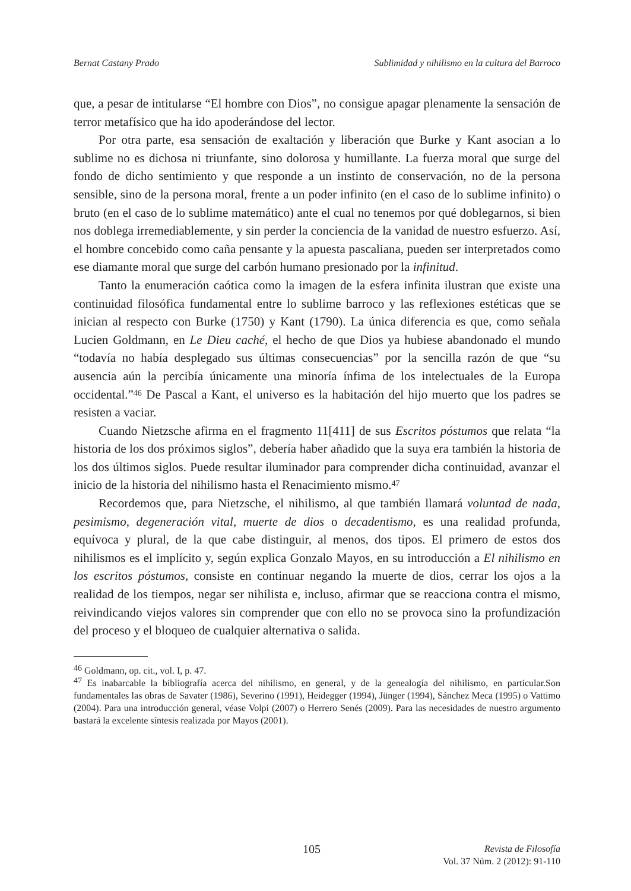Bernat Castany Prado Sublimidad y nihilismo en la cultura del Barroco
que, a pesar de intitularse “El hombre con Dios”, no consigue apagar plenamente la sensación de terror metafísico que ha ido apoderándose del lector.
Por otra parte, esa sensación de exaltación y liberación que Burke y Kant asocian a lo sublime no es dichosa ni triunfante, sino dolorosa y humillante. La fuerza moral que surge del fondo de dicho sentimiento y que responde a un instinto de conservación, no de la persona sensible, sino de la persona moral, frente a un poder infinito (en el caso de lo sublime infinito) o bruto (en el caso de lo sublime matemático) ante el cual no tenemos por qué doblegarnos, si bien nos doblega irremediablemente, y sin perder la conciencia de la vanidad de nuestro esfuerzo. Así, el hombre concebido como caña pensante y la apuesta pascaliana, pueden ser interpretados como ese diamante moral que surge del carbón humano presionado por la infinitud.
Tanto la enumeración caótica como la imagen de la esfera infinita ilustran que existe una continuidad filosófica fundamental entre lo sublime barroco y las reflexiones estéticas que se inician al respecto con Burke (1750) y Kant (1790). La única diferencia es que, como señala Lucien Goldmann, en Le Dieu caché, el hecho de que Dios ya hubiese abandonado el mundo “todavía no había desplegado sus últimas consecuencias” por la sencilla razón de que “su ausencia aún la percibía únicamente una minoría ínfima de los intelectuales de la Europa occidental.”<sup>46</sup> De Pascal a Kant, el universo es la habitación del hijo muerto que los padres se resisten a vaciar.
Cuando Nietzsche afirma en el fragmento 11[411] de sus Escritos póstumos que relata “la historia de los dos próximos siglos”, debería haber añadido que la suya era también la historia de los dos últimos siglos. Puede resultar iluminador para comprender dicha continuidad, avanzar el inicio de la historia del nihilismo hasta el Renacimiento mismo.<sup>47</sup>
Recordemos que, para Nietzsche, el nihilismo, al que también llamará voluntad de nada, pesimismo, degeneración vital, muerte de dios o decadentismo, es una realidad profunda, equívoca y plural, de la que cabe distinguir, al menos, dos tipos. El primero de estos dos nihilismos es el implícito y, según explica Gonzalo Mayos, en su introducción a El nihilismo en los escritos póstumos, consiste en continuar negando la muerte de dios, cerrar los ojos a la realidad de los tiempos, negar ser nihilista e, incluso, afirmar que se reacciona contra el mismo, reivindicando viejos valores sin comprender que con ello no se provoca sino la profundización del proceso y el bloqueo de cualquier alternativa o salida.
<sup>46</sup> Goldmann, op. cit., vol. I, p. 47.
<sup>47</sup> Es inabarcable la bibliografía acerca del nihilismo, en general, y de la genealogía del nihilismo, en particular.Son fundamentales las obras de Savater (1986), Severino (1991), Heidegger (1994), Jünger (1994), Sánchez Meca (1995) o Vattimo (2004). Para una introducción general, véase Volpi (2007) o Herrero Senés (2009). Para las necesidades de nuestro argumento bastará la excelente síntesis realizada por Mayos (2001).
105
Revista de Filosofía
Vol. 37 Núm. 2 (2012): 91-110